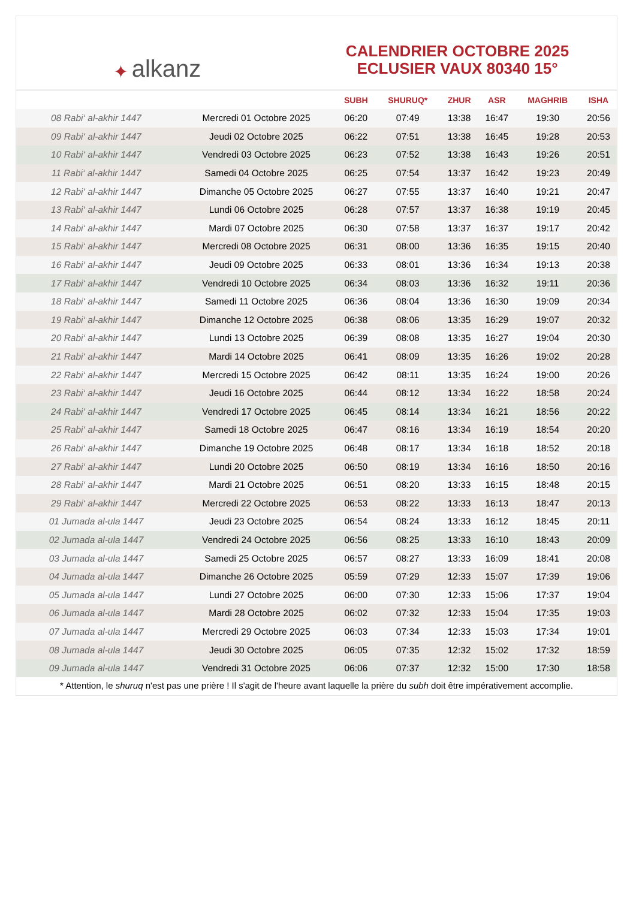✦ alkanz
CALENDRIER OCTOBRE 2025
ECLUSIER VAUX 80340 15°
| | | SUBH | SHURUQ* | ZHUR | ASR | MAGHRIB | ISHA |
| --- | --- | --- | --- | --- | --- | --- | --- |
| 08 Rabi‘ al-akhir 1447 | Mercredi 01 Octobre 2025 | 06:20 | 07:49 | 13:38 | 16:47 | 19:30 | 20:56 |
| 09 Rabi‘ al-akhir 1447 | Jeudi 02 Octobre 2025 | 06:22 | 07:51 | 13:38 | 16:45 | 19:28 | 20:53 |
| 10 Rabi‘ al-akhir 1447 | Vendredi 03 Octobre 2025 | 06:23 | 07:52 | 13:38 | 16:43 | 19:26 | 20:51 |
| 11 Rabi‘ al-akhir 1447 | Samedi 04 Octobre 2025 | 06:25 | 07:54 | 13:37 | 16:42 | 19:23 | 20:49 |
| 12 Rabi‘ al-akhir 1447 | Dimanche 05 Octobre 2025 | 06:27 | 07:55 | 13:37 | 16:40 | 19:21 | 20:47 |
| 13 Rabi‘ al-akhir 1447 | Lundi 06 Octobre 2025 | 06:28 | 07:57 | 13:37 | 16:38 | 19:19 | 20:45 |
| 14 Rabi‘ al-akhir 1447 | Mardi 07 Octobre 2025 | 06:30 | 07:58 | 13:37 | 16:37 | 19:17 | 20:42 |
| 15 Rabi‘ al-akhir 1447 | Mercredi 08 Octobre 2025 | 06:31 | 08:00 | 13:36 | 16:35 | 19:15 | 20:40 |
| 16 Rabi‘ al-akhir 1447 | Jeudi 09 Octobre 2025 | 06:33 | 08:01 | 13:36 | 16:34 | 19:13 | 20:38 |
| 17 Rabi‘ al-akhir 1447 | Vendredi 10 Octobre 2025 | 06:34 | 08:03 | 13:36 | 16:32 | 19:11 | 20:36 |
| 18 Rabi‘ al-akhir 1447 | Samedi 11 Octobre 2025 | 06:36 | 08:04 | 13:36 | 16:30 | 19:09 | 20:34 |
| 19 Rabi‘ al-akhir 1447 | Dimanche 12 Octobre 2025 | 06:38 | 08:06 | 13:35 | 16:29 | 19:07 | 20:32 |
| 20 Rabi‘ al-akhir 1447 | Lundi 13 Octobre 2025 | 06:39 | 08:08 | 13:35 | 16:27 | 19:04 | 20:30 |
| 21 Rabi‘ al-akhir 1447 | Mardi 14 Octobre 2025 | 06:41 | 08:09 | 13:35 | 16:26 | 19:02 | 20:28 |
| 22 Rabi‘ al-akhir 1447 | Mercredi 15 Octobre 2025 | 06:42 | 08:11 | 13:35 | 16:24 | 19:00 | 20:26 |
| 23 Rabi‘ al-akhir 1447 | Jeudi 16 Octobre 2025 | 06:44 | 08:12 | 13:34 | 16:22 | 18:58 | 20:24 |
| 24 Rabi‘ al-akhir 1447 | Vendredi 17 Octobre 2025 | 06:45 | 08:14 | 13:34 | 16:21 | 18:56 | 20:22 |
| 25 Rabi‘ al-akhir 1447 | Samedi 18 Octobre 2025 | 06:47 | 08:16 | 13:34 | 16:19 | 18:54 | 20:20 |
| 26 Rabi‘ al-akhir 1447 | Dimanche 19 Octobre 2025 | 06:48 | 08:17 | 13:34 | 16:18 | 18:52 | 20:18 |
| 27 Rabi‘ al-akhir 1447 | Lundi 20 Octobre 2025 | 06:50 | 08:19 | 13:34 | 16:16 | 18:50 | 20:16 |
| 28 Rabi‘ al-akhir 1447 | Mardi 21 Octobre 2025 | 06:51 | 08:20 | 13:33 | 16:15 | 18:48 | 20:15 |
| 29 Rabi‘ al-akhir 1447 | Mercredi 22 Octobre 2025 | 06:53 | 08:22 | 13:33 | 16:13 | 18:47 | 20:13 |
| 01 Jumada al-ula 1447 | Jeudi 23 Octobre 2025 | 06:54 | 08:24 | 13:33 | 16:12 | 18:45 | 20:11 |
| 02 Jumada al-ula 1447 | Vendredi 24 Octobre 2025 | 06:56 | 08:25 | 13:33 | 16:10 | 18:43 | 20:09 |
| 03 Jumada al-ula 1447 | Samedi 25 Octobre 2025 | 06:57 | 08:27 | 13:33 | 16:09 | 18:41 | 20:08 |
| 04 Jumada al-ula 1447 | Dimanche 26 Octobre 2025 | 05:59 | 07:29 | 12:33 | 15:07 | 17:39 | 19:06 |
| 05 Jumada al-ula 1447 | Lundi 27 Octobre 2025 | 06:00 | 07:30 | 12:33 | 15:06 | 17:37 | 19:04 |
| 06 Jumada al-ula 1447 | Mardi 28 Octobre 2025 | 06:02 | 07:32 | 12:33 | 15:04 | 17:35 | 19:03 |
| 07 Jumada al-ula 1447 | Mercredi 29 Octobre 2025 | 06:03 | 07:34 | 12:33 | 15:03 | 17:34 | 19:01 |
| 08 Jumada al-ula 1447 | Jeudi 30 Octobre 2025 | 06:05 | 07:35 | 12:32 | 15:02 | 17:32 | 18:59 |
| 09 Jumada al-ula 1447 | Vendredi 31 Octobre 2025 | 06:06 | 07:37 | 12:32 | 15:00 | 17:30 | 18:58 |
* Attention, le shuruq n'est pas une prière ! Il s'agit de l'heure avant laquelle la prière du subh doit être impérativement accomplie.